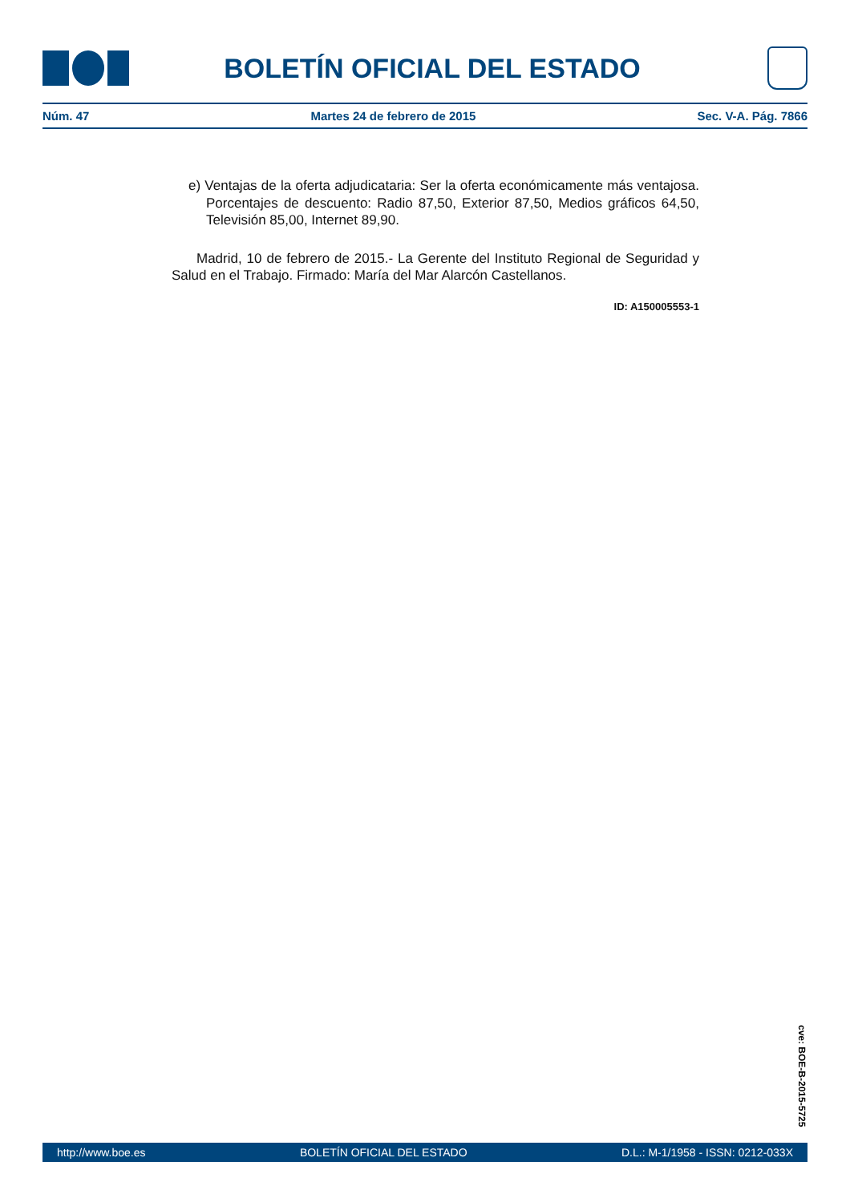BOLETÍN OFICIAL DEL ESTADO
Núm. 47 Martes 24 de febrero de 2015 Sec. V-A. Pág. 7866
e) Ventajas de la oferta adjudicataria: Ser la oferta económicamente más ventajosa. Porcentajes de descuento: Radio 87,50, Exterior 87,50, Medios gráficos 64,50, Televisión 85,00, Internet 89,90.
Madrid, 10 de febrero de 2015.- La Gerente del Instituto Regional de Seguridad y Salud en el Trabajo. Firmado: María del Mar Alarcón Castellanos.
ID: A150005553-1
cve: BOE-B-2015-5725
http://www.boe.es BOLETÍN OFICIAL DEL ESTADO D.L.: M-1/1958 - ISSN: 0212-033X